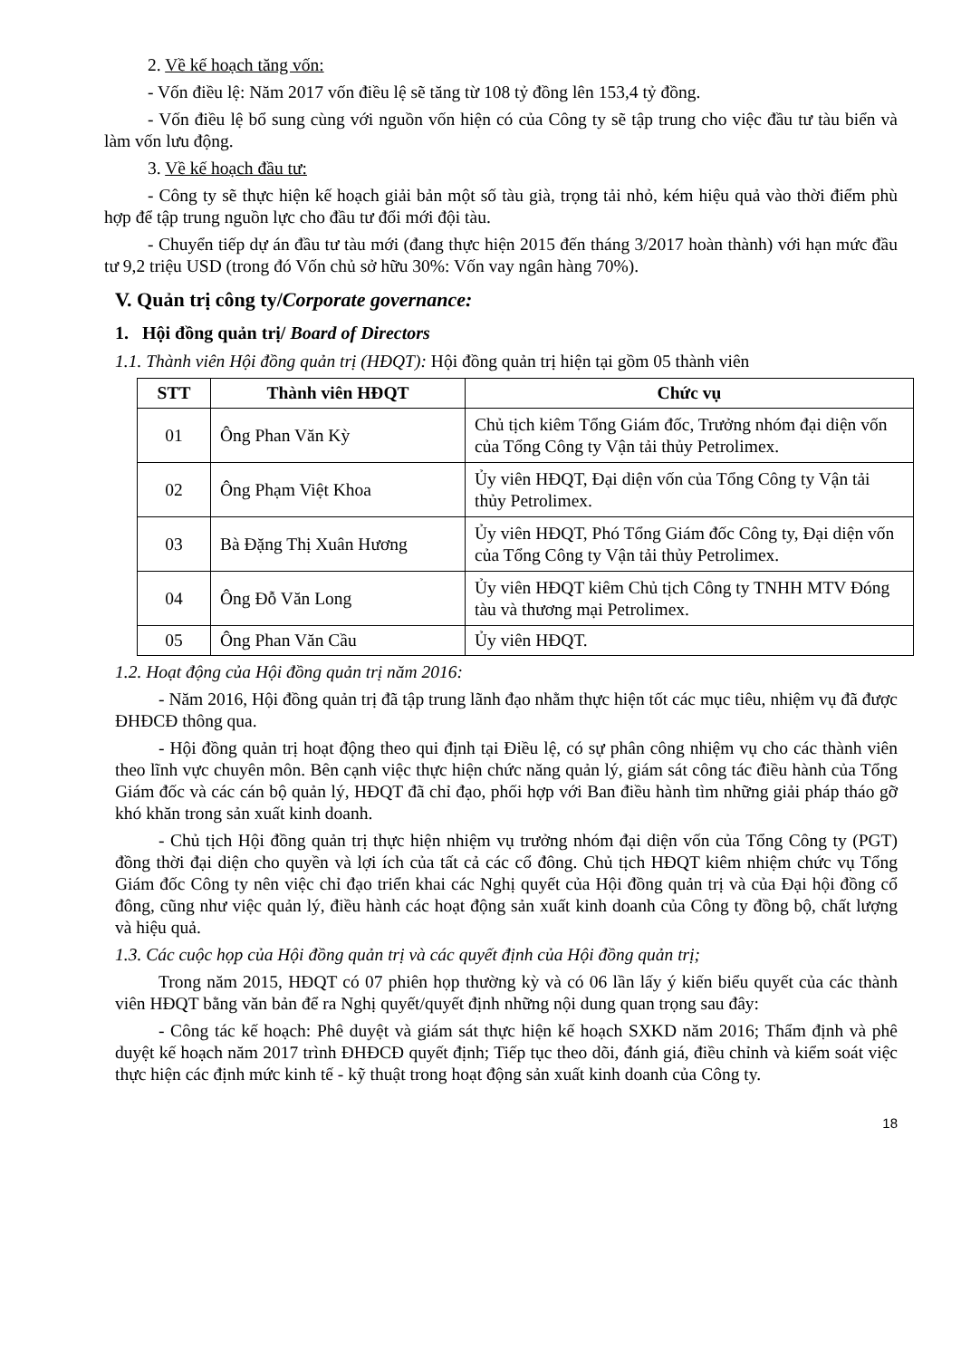2. Về kế hoạch tăng vốn:
- Vốn điều lệ: Năm 2017 vốn điều lệ sẽ tăng từ 108 tỷ đồng lên 153,4 tỷ đồng.
- Vốn điều lệ bổ sung cùng với nguồn vốn hiện có của Công ty sẽ tập trung cho việc đầu tư tàu biển và làm vốn lưu động.
3. Về kế hoạch đầu tư:
- Công ty sẽ thực hiện kế hoạch giải bản một số tàu già, trọng tải nhỏ, kém hiệu quả vào thời điểm phù hợp để tập trung nguồn lực cho đầu tư đổi mới đội tàu.
- Chuyển tiếp dự án đầu tư tàu mới (đang thực hiện 2015 đến tháng 3/2017 hoàn thành) với hạn mức đầu tư 9,2 triệu USD (trong đó Vốn chủ sở hữu 30%: Vốn vay ngân hàng 70%).
V. Quản trị công ty/Corporate governance:
1. Hội đồng quản trị/ Board of Directors
1.1. Thành viên Hội đồng quản trị (HĐQT): Hội đồng quản trị hiện tại gồm 05 thành viên
| STT | Thành viên HĐQT | Chức vụ |
| --- | --- | --- |
| 01 | Ông Phan Văn Kỳ | Chủ tịch kiêm Tổng Giám đốc, Trưởng nhóm đại diện vốn của Tổng Công ty Vận tải thủy Petrolimex. |
| 02 | Ông Phạm Việt Khoa | Ủy viên HĐQT, Đại diện vốn của Tổng Công ty Vận tải thủy Petrolimex. |
| 03 | Bà Đặng Thị Xuân Hương | Ủy viên HĐQT, Phó Tổng Giám đốc Công ty, Đại diện vốn của Tổng Công ty Vận tải thủy Petrolimex. |
| 04 | Ông Đỗ Văn Long | Ủy viên HĐQT kiêm Chủ tịch Công ty TNHH MTV Đóng tàu và thương mại Petrolimex. |
| 05 | Ông Phan Văn Cầu | Ủy viên HĐQT. |
1.2. Hoạt động của Hội đồng quản trị năm 2016:
- Năm 2016, Hội đồng quản trị đã tập trung lãnh đạo nhằm thực hiện tốt các mục tiêu, nhiệm vụ đã được ĐHĐCĐ thông qua.
- Hội đồng quản trị hoạt động theo qui định tại Điều lệ, có sự phân công nhiệm vụ cho các thành viên theo lĩnh vực chuyên môn. Bên cạnh việc thực hiện chức năng quản lý, giám sát công tác điều hành của Tổng Giám đốc và các cán bộ quản lý, HĐQT đã chỉ đạo, phối hợp với Ban điều hành tìm những giải pháp tháo gỡ khó khăn trong sản xuất kinh doanh.
- Chủ tịch Hội đồng quản trị thực hiện nhiệm vụ trưởng nhóm đại diện vốn của Tổng Công ty (PGT) đồng thời đại diện cho quyền và lợi ích của tất cả các cổ đông. Chủ tịch HĐQT kiêm nhiệm chức vụ Tổng Giám đốc Công ty nên việc chỉ đạo triển khai các Nghị quyết của Hội đồng quản trị và của Đại hội đồng cổ đông, cũng như việc quản lý, điều hành các hoạt động sản xuất kinh doanh của Công ty đồng bộ, chất lượng và hiệu quả.
1.3. Các cuộc họp của Hội đồng quản trị và các quyết định của Hội đồng quản trị;
Trong năm 2015, HĐQT có 07 phiên họp thường kỳ và có 06 lần lấy ý kiến biểu quyết của các thành viên HĐQT bằng văn bản để ra Nghị quyết/quyết định những nội dung quan trọng sau đây:
- Công tác kế hoạch: Phê duyệt và giám sát thực hiện kế hoạch SXKD năm 2016; Thẩm định và phê duyệt kế hoạch năm 2017 trình ĐHĐCĐ quyết định; Tiếp tục theo dõi, đánh giá, điều chỉnh và kiểm soát việc thực hiện các định mức kinh tế - kỹ thuật trong hoạt động sản xuất kinh doanh của Công ty.
18